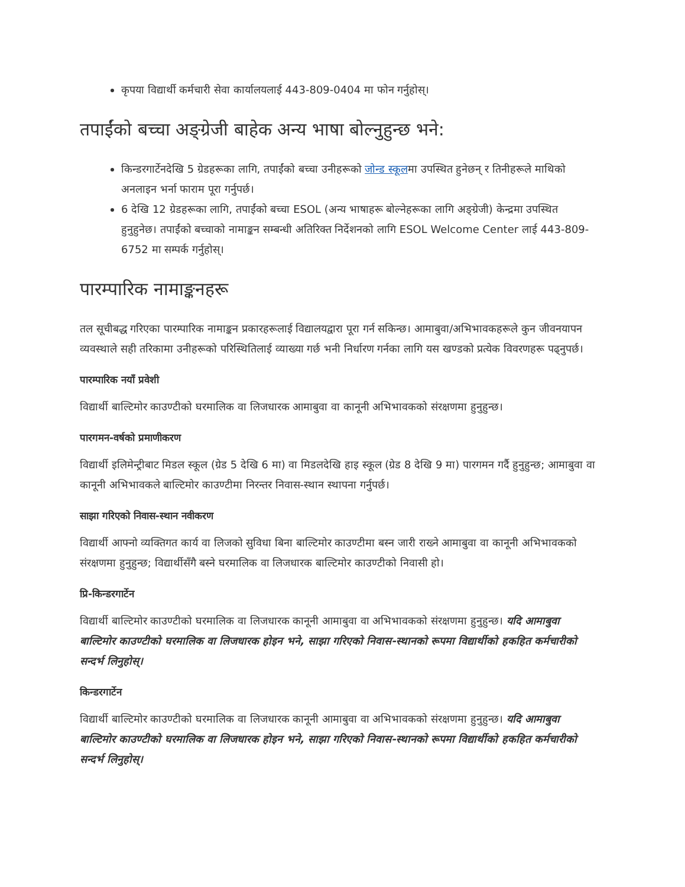कृपया विद्यार्थी कर्मचारी सेवा कार्यालयलाई 443-809-0404 मा फोन गर्नुहोस्।
तपाईंको बच्चा अङ्ग्रेजी बाहेक अन्य भाषा बोल्नुहुन्छ भने:
किन्डरगार्टेनदेखि 5 ग्रेडहरूका लागि, तपाईंको बच्चा उनीहरूको जोन्ड स्कूलमा उपस्थित हुनेछन् र तिनीहरूले माथिको अनलाइन भर्ना फाराम पूरा गर्नुपर्छ।
6 देखि 12 ग्रेडहरूका लागि, तपाईंको बच्चा ESOL (अन्य भाषाहरू बोल्नेहरूका लागि अङ्ग्रेजी) केन्द्रमा उपस्थित हुनुहुनेछ। तपाईंको बच्चाको नामाङ्कन सम्बन्धी अतिरिक्त निर्देशनको लागि ESOL Welcome Center लाई 443-809-6752 मा सम्पर्क गर्नुहोस्।
पारम्पारिक नामाङ्कनहरू
तल सूचीबद्ध गरिएका पारम्पारिक नामाङ्कन प्रकारहरूलाई विद्यालयद्वारा पूरा गर्न सकिन्छ। आमाबुवा/अभिभावकहरूले कुन जीवनयापन व्यवस्थाले सही तरिकामा उनीहरूको परिस्थितिलाई व्याख्या गर्छ भनी निर्धारण गर्नका लागि यस खण्डको प्रत्येक विवरणहरू पढ्नुपर्छ।
पारम्पारिक नयाँ प्रवेशी
विद्यार्थी बाल्टिमोर काउण्टीको घरमालिक वा लिजधारक आमाबुवा वा कानूनी अभिभावकको संरक्षणमा हुनुहुन्छ।
पारगमन-वर्षको प्रमाणीकरण
विद्यार्थी इलिमेन्ट्रीबाट मिडल स्कूल (ग्रेड 5 देखि 6 मा) वा मिडलदेखि हाइ स्कूल (ग्रेड 8 देखि 9 मा) पारगमन गर्दै हुनुहुन्छ; आमाबुवा वा कानूनी अभिभावकले बाल्टिमोर काउण्टीमा निरन्तर निवास-स्थान स्थापना गर्नुपर्छ।
साझा गरिएको निवास-स्थान नवीकरण
विद्यार्थी आफ्नो व्यक्तिगत कार्य वा लिजको सुविधा बिना बाल्टिमोर काउण्टीमा बस्न जारी राख्ने आमाबुवा वा कानूनी अभिभावकको संरक्षणमा हुनुहुन्छ; विद्यार्थीसँगै बस्ने घरमालिक वा लिजधारक बाल्टिमोर काउण्टीको निवासी हो।
प्रि-किन्डरगार्टेन
विद्यार्थी बाल्टिमोर काउण्टीको घरमालिक वा लिजधारक कानूनी आमाबुवा वा अभिभावकको संरक्षणमा हुनुहुन्छ। यदि आमाबुवा बाल्टिमोर काउण्टीको घरमालिक वा लिजधारक होइन भने, साझा गरिएको निवास-स्थानको रूपमा विद्यार्थीको हकहित कर्मचारीको सन्दर्भ लिनुहोस्।
किन्डरगार्टेन
विद्यार्थी बाल्टिमोर काउण्टीको घरमालिक वा लिजधारक कानूनी आमाबुवा वा अभिभावकको संरक्षणमा हुनुहुन्छ। यदि आमाबुवा बाल्टिमोर काउण्टीको घरमालिक वा लिजधारक होइन भने, साझा गरिएको निवास-स्थानको रूपमा विद्यार्थीको हकहित कर्मचारीको सन्दर्भ लिनुहोस्।